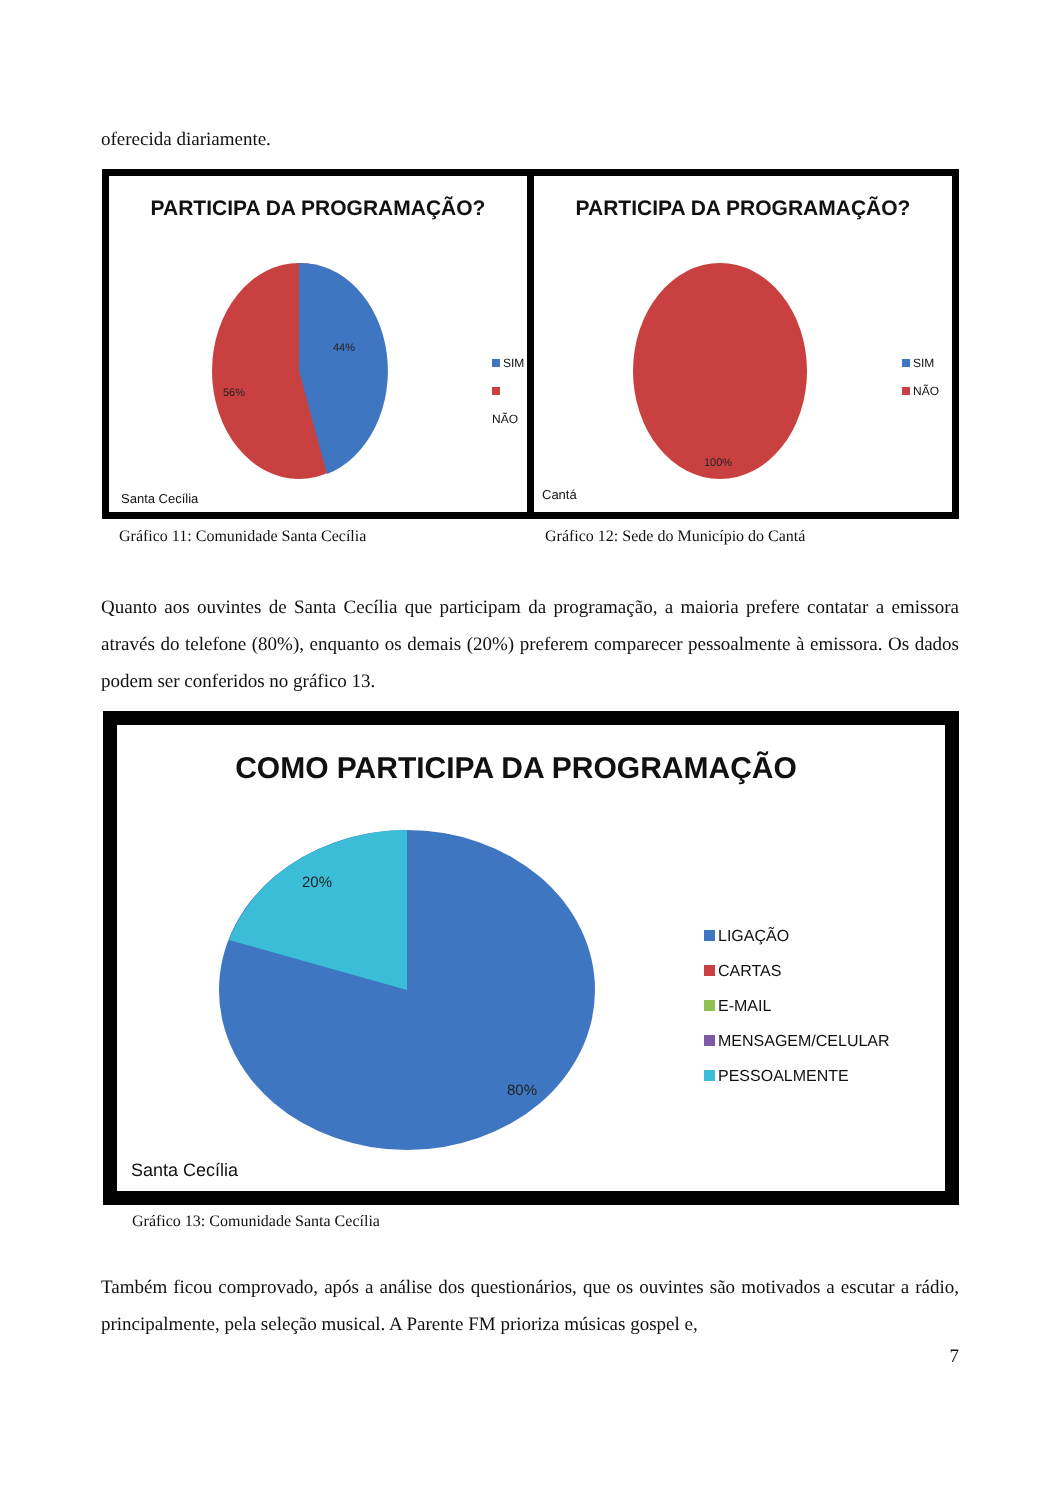oferecida diariamente.
PARTICIPA DA PROGRAMAÇÃO?
44%
56%
SIM
NÃO
Santa Cecília
PARTICIPA DA PROGRAMAÇÃO?
100%
SIM
NÃO
Cantá
Gráfico 11: Comunidade Santa Cecília
Gráfico 12: Sede do Município do Cantá
Quanto aos ouvintes de Santa Cecília que participam da programação, a maioria prefere contatar a emissora através do telefone (80%), enquanto os demais (20%) preferem comparecer pessoalmente à emissora. Os dados podem ser conferidos no gráfico 13.
COMO PARTICIPA DA PROGRAMAÇÃO
20%
80%
LIGAÇÃO
CARTAS
E-MAIL
MENSAGEM/CELULAR
PESSOALMENTE
Santa Cecília
Gráfico 13: Comunidade Santa Cecília
Também ficou comprovado, após a análise dos questionários, que os ouvintes são motivados a escutar a rádio, principalmente, pela seleção musical. A Parente FM prioriza músicas gospel e,
7